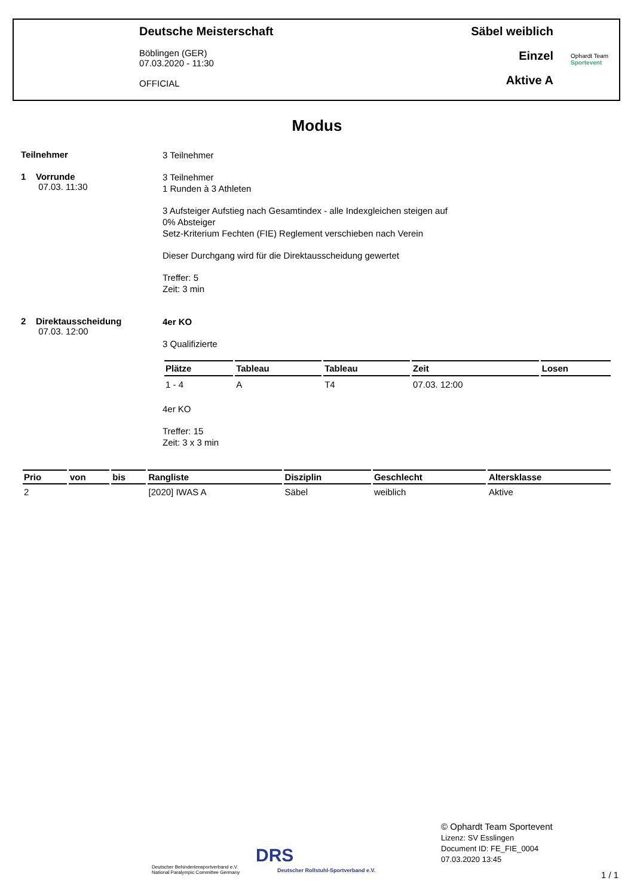Deutsche Meisterschaft
Böblingen (GER)
07.03.2020 - 11:30
OFFICIAL
Säbel weiblich
Einzel
Aktive A
Ophardt Team
Sportevent
Modus
Teilnehmer
3 Teilnehmer
1 Vorrunde
07.03. 11:30
3 Teilnehmer
1 Runden à 3 Athleten
3 Aufsteiger Aufstieg nach Gesamtindex - alle Indexgleichen steigen auf
0% Absteiger
Setz-Kriterium Fechten (FIE) Reglement verschieben nach Verein
Dieser Durchgang wird für die Direktausscheidung gewertet
Treffer: 5
Zeit: 3 min
2 Direktausscheidung
07.03. 12:00
4er KO
3 Qualifizierte
| Plätze | Tableau | Tableau | Zeit | Losen |
| --- | --- | --- | --- | --- |
| 1 - 4 | A | T4 | 07.03. 12:00 | |
4er KO
Treffer: 15
Zeit: 3 x 3 min
| Prio | von | bis | Rangliste | Disziplin | Geschlecht | Altersklasse |
| --- | --- | --- | --- | --- | --- | --- |
| 2 | | | [2020] IWAS A | Säbel | weiblich | Aktive |
Deutscher Behindertensportverband e.V.
National Paralympic Committee Germany
DRS
Deutscher Rollstuhl-Sportverband e.V.
© Ophardt Team Sportevent
Lizenz: SV Esslingen
Document ID: FE_FIE_0004
07.03.2020 13:45
1 / 1